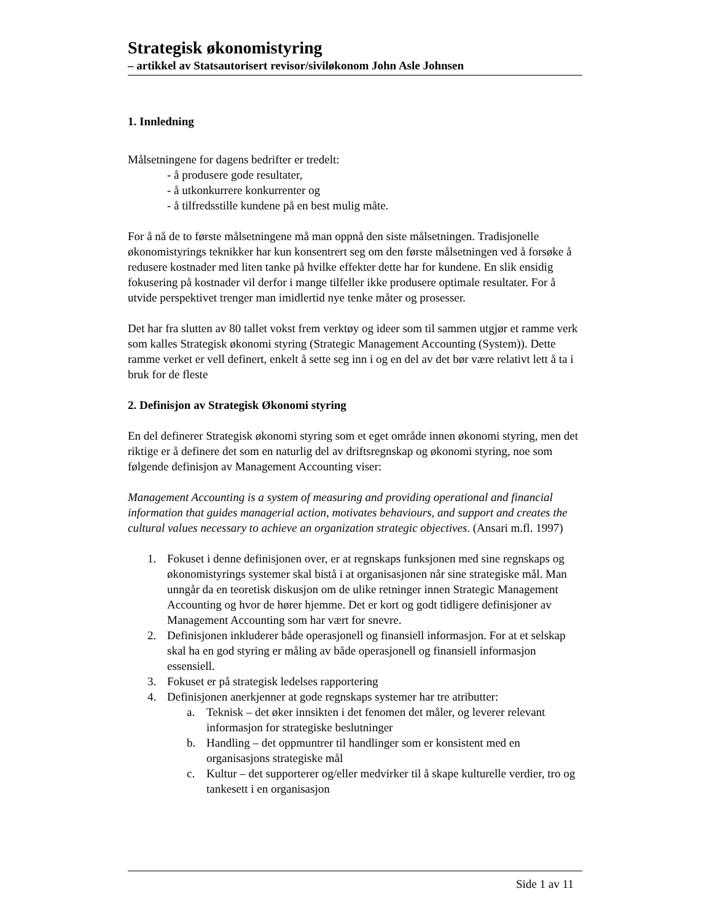Strategisk økonomistyring
– artikkel av Statsautorisert revisor/siviløkonom John Asle Johnsen
1. Innledning
Målsetningene for dagens bedrifter er tredelt:
- å produsere gode resultater,
- å utkonkurrere konkurrenter og
- å tilfredsstille kundene på en best mulig måte.
For å nå de to første målsetningene må man oppnå den siste målsetningen. Tradisjonelle økonomistyrings teknikker har kun konsentrert seg om den første målsetningen ved å forsøke å redusere kostnader med liten tanke på hvilke effekter dette har for kundene. En slik ensidig fokusering på kostnader vil derfor i mange tilfeller ikke produsere optimale resultater. For å utvide perspektivet trenger man imidlertid nye tenke måter og prosesser.
Det har fra slutten av 80 tallet vokst frem verktøy og ideer som til sammen utgjør et ramme verk som kalles Strategisk økonomi styring (Strategic Management Accounting (System)). Dette ramme verket er vell definert, enkelt å sette seg inn i og en del av det bør være relativt lett å ta i bruk for de fleste
2. Definisjon av Strategisk Økonomi styring
En del definerer Strategisk økonomi styring som et eget område innen økonomi styring, men det riktige er å definere det som en naturlig del av driftsregnskap og økonomi styring, noe som følgende definisjon av Management Accounting viser:
Management Accounting is a system of measuring and providing operational and financial information that guides managerial action, motivates behaviours, and support and creates the cultural values necessary to achieve an organization strategic objectives. (Ansari m.fl. 1997)
1. Fokuset i denne definisjonen over, er at regnskaps funksjonen med sine regnskaps og økonomistyrings systemer skal bistå i at organisasjonen når sine strategiske mål. Man unngår da en teoretisk diskusjon om de ulike retninger innen Strategic Management Accounting og hvor de hører hjemme. Det er kort og godt tidligere definisjoner av Management Accounting som har vært for snevre.
2. Definisjonen inkluderer både operasjonell og finansiell informasjon. For at et selskap skal ha en god styring er måling av både operasjonell og finansiell informasjon essensiell.
3. Fokuset er på strategisk ledelses rapportering
4. Definisjonen anerkjenner at gode regnskaps systemer har tre atributter:
a. Teknisk – det øker innsikten i det fenomen det måler, og leverer relevant informasjon for strategiske beslutninger
b. Handling – det oppmuntrer til handlinger som er konsistent med en organisasjons strategiske mål
c. Kultur – det supporterer og/eller medvirker til å skape kulturelle verdier, tro og tankesett i en organisasjon
Side 1 av 11